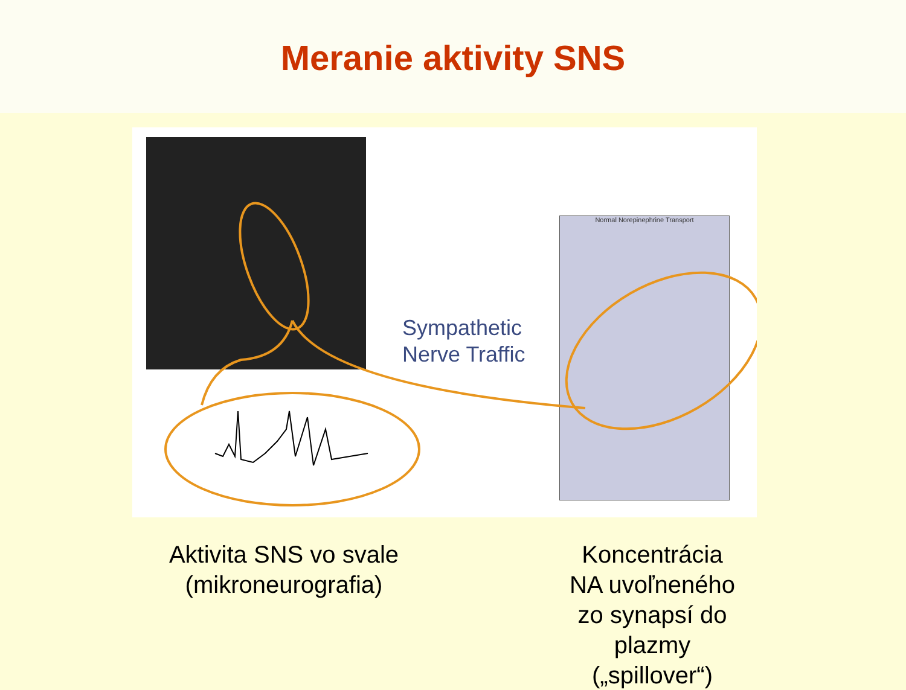Meranie aktivity SNS
Normal Norepinephrine Transport
Sympathetic
Nerve Traffic
Aktivita SNS vo svale
(mikroneurografia)
Koncentrácia NA uvoľneného zo synapsí do plazmy („spillover“)